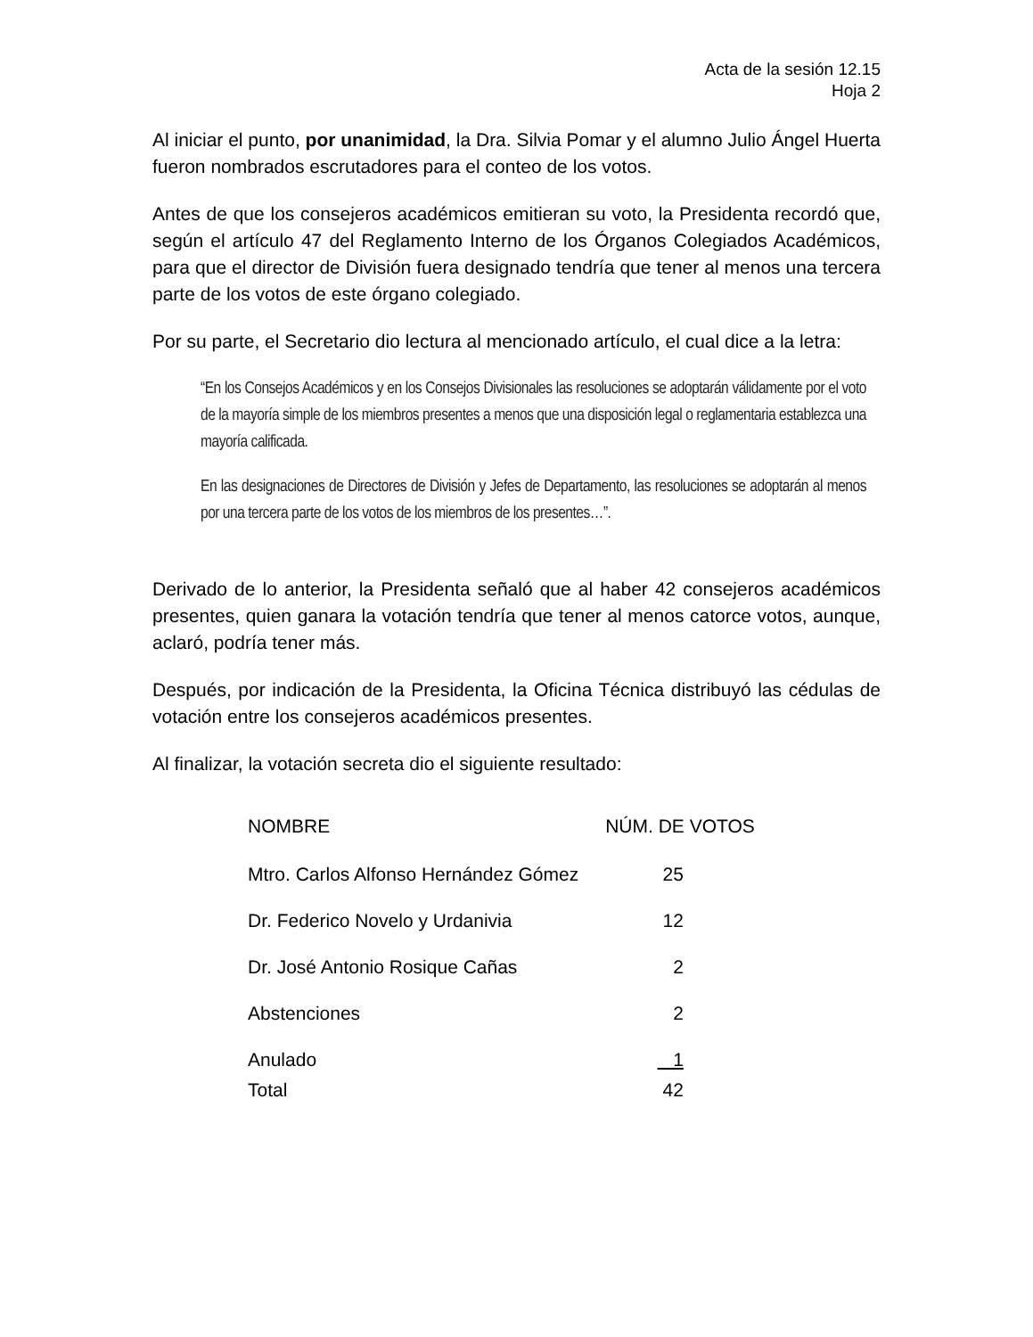Acta de la sesión 12.15
Hoja 2
Al iniciar el punto, por unanimidad, la Dra. Silvia Pomar y el alumno Julio Ángel Huerta fueron nombrados escrutadores para el conteo de los votos.
Antes de que los consejeros académicos emitieran su voto, la Presidenta recordó que, según el artículo 47 del Reglamento Interno de los Órganos Colegiados Académicos, para que el director de División fuera designado tendría que tener al menos una tercera parte de los votos de este órgano colegiado.
Por su parte, el Secretario dio lectura al mencionado artículo, el cual dice a la letra:
“En los Consejos Académicos y en los Consejos Divisionales las resoluciones se adoptarán válidamente por el voto de la mayoría simple de los miembros presentes a menos que una disposición legal o reglamentaria establezca una mayoría calificada.
En las designaciones de Directores de División y Jefes de Departamento, las resoluciones se adoptarán al menos por una tercera parte de los votos de los miembros de los presentes…”.
Derivado de lo anterior, la Presidenta señaló que al haber 42 consejeros académicos presentes, quien ganara la votación tendría que tener al menos catorce votos, aunque, aclaró, podría tener más.
Después, por indicación de la Presidenta, la Oficina Técnica distribuyó las cédulas de votación entre los consejeros académicos presentes.
Al finalizar, la votación secreta dio el siguiente resultado:
| NOMBRE | NÚM. DE VOTOS |
| --- | --- |
| Mtro. Carlos Alfonso Hernández Gómez | 25 |
| Dr. Federico Novelo y Urdanivia | 12 |
| Dr. José Antonio Rosique Cañas | 2 |
| Abstenciones | 2 |
| Anulado | 1 |
| Total | 42 |